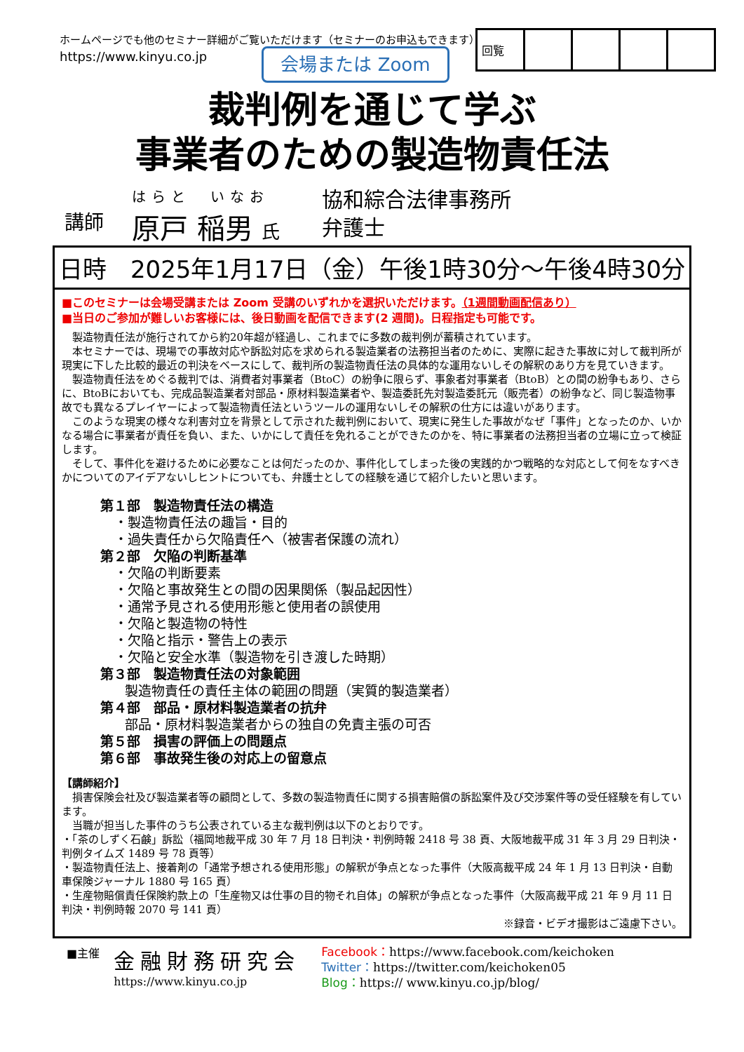ホームページでも他のセミナー詳細がご覧いただけます（セミナーのお申込もできます）
https://www.kinyu.co.jp
会場または Zoom
| 回覧 | | | | |
裁判例を通じて学ぶ
事業者のための製造物責任法
講師
はらと　いなお
原戸 稲男 氏
協和綜合法律事務所
弁護士
日時　2025年1月17日（金）午後1時30分～午後4時30分
■このセミナーは会場受講または Zoom 受講のいずれかを選択いただけます。（1週間動画配信あり）
■当日のご参加が難しいお客様には、後日動画を配信できます(2 週間)。日程指定も可能です。
製造物責任法が施行されてから約20年超が経過し、これまでに多数の裁判例が蓄積されています。
本セミナーでは、現場での事故対応や訴訟対応を求められる製造業者の法務担当者のために、実際に起きた事故に対して裁判所が現実に下した比較的最近の判決をベースにして、裁判所の製造物責任法の具体的な運用ないしその解釈のあり方を見ていきます。
製造物責任法をめぐる裁判では、消費者対事業者（BtoC）の紛争に限らず、事象者対事業者（BtoB）との間の紛争もあり、さらに、BtoBにおいても、完成品製造業者対部品・原材料製造業者や、製造委託先対製造委託元（販売者）の紛争など、同じ製造物事故でも異なるプレイヤーによって製造物責任法というツールの運用ないしその解釈の仕方には違いがあります。
このような現実の様々な利害対立を背景として示された裁判例において、現実に発生した事故がなぜ「事件」となったのか、いかなる場合に事業者が責任を負い、また、いかにして責任を免れることができたのかを、特に事業者の法務担当者の立場に立って検証します。
そして、事件化を避けるために必要なことは何だったのか、事件化してしまった後の実践的かつ戦略的な対応として何をなすべきかについてのアイデアないしヒントについても、弁護士としての経験を通じて紹介したいと思います。
第１部　製造物責任法の構造
・製造物責任法の趣旨・目的
・過失責任から欠陥責任へ（被害者保護の流れ）
第２部　欠陥の判断基準
・欠陥の判断要素
・欠陥と事故発生との間の因果関係（製品起因性）
・通常予見される使用形態と使用者の誤使用
・欠陥と製造物の特性
・欠陥と指示・警告上の表示
・欠陥と安全水準（製造物を引き渡した時期）
第３部　製造物責任法の対象範囲
製造物責任の責任主体の範囲の問題（実質的製造業者）
第４部　部品・原材料製造業者の抗弁
部品・原材料製造業者からの独自の免責主張の可否
第５部　損害の評価上の問題点
第６部　事故発生後の対応上の留意点
【講師紹介】
損害保険会社及び製造業者等の顧問として、多数の製造物責任に関する損害賠償の訴訟案件及び交渉案件等の受任経験を有しています。
当職が担当した事件のうち公表されている主な裁判例は以下のとおりです。
・「茶のしずく石鹸」訴訟（福岡地裁平成 30 年 7 月 18 日判決・判例時報 2418 号 38 頁、大阪地裁平成 31 年 3 月 29 日判決・判例タイムズ 1489 号 78 頁等）
・製造物責任法上、接着剤の「通常予想される使用形態」の解釈が争点となった事件（大阪高裁平成 24 年 1 月 13 日判決・自動車保険ジャーナル 1880 号 165 頁）
・生産物賠償責任保険約款上の「生産物又は仕事の目的物それ自体」の解釈が争点となった事件（大阪高裁平成 21 年 9 月 11 日判決・判例時報 2070 号 141 頁）
※録音・ビデオ撮影はご遠慮下さい。
■主催
金融財務研究会
https://www.kinyu.co.jp
Facebook：https://www.facebook.com/keichoken
Twitter：https://twitter.com/keichoken05
Blog：https:// www.kinyu.co.jp/blog/